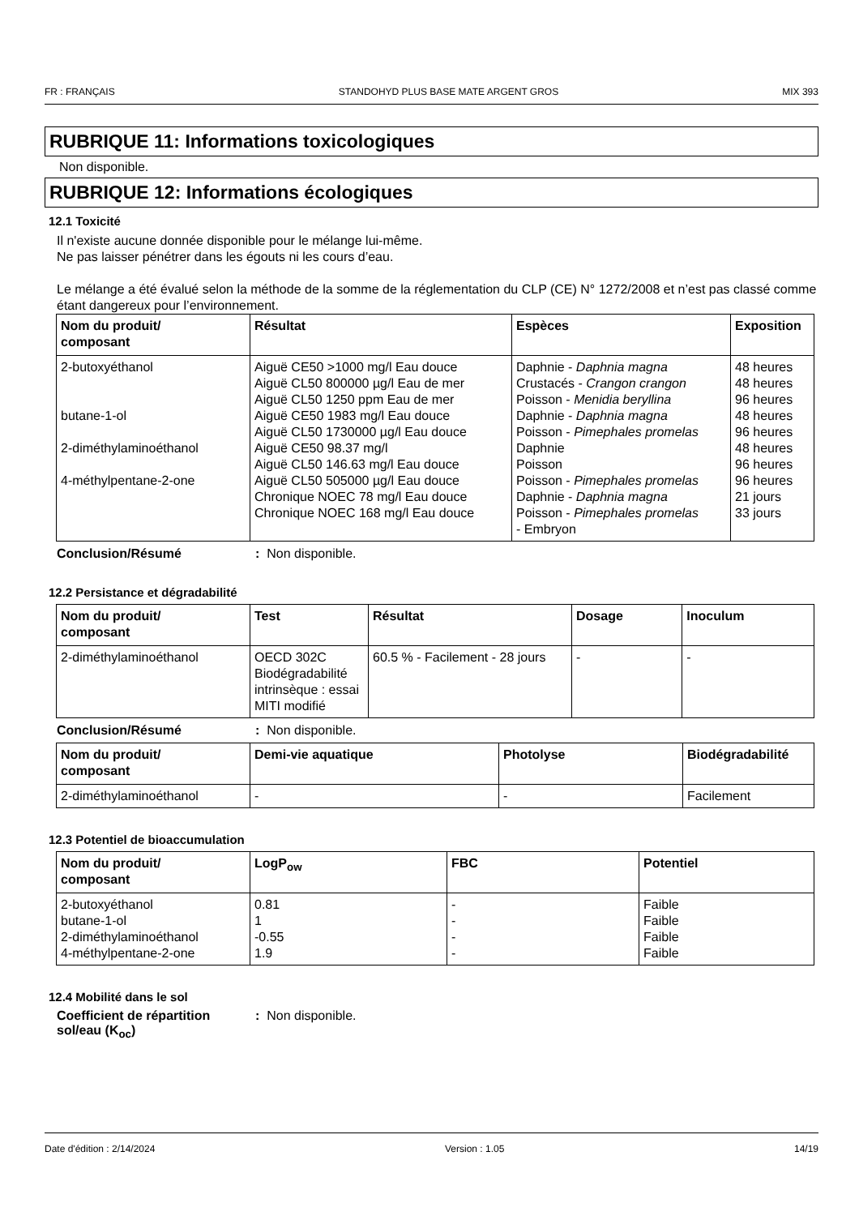FR : FRANÇAIS STANDOHYD PLUS BASE MATE ARGENT GROS MIX 393
RUBRIQUE 11: Informations toxicologiques
Non disponible.
RUBRIQUE 12: Informations écologiques
12.1 Toxicité
Il n'existe aucune donnée disponible pour le mélange lui-même.
Ne pas laisser pénétrer dans les égouts ni les cours d’eau.
Le mélange a été évalué selon la méthode de la somme de la réglementation du CLP (CE) N° 1272/2008 et n’est pas classé comme étant dangereux pour l’environnement.
| Nom du produit/ composant | Résultat | Espèces | Exposition |
| --- | --- | --- | --- |
| 2-butoxyéthanol butane-1-ol 2-diméthylaminoéthanol 4-méthylpentane-2-one | Aiguë CE50 >1000 mg/l Eau douce Aiguë CL50 800000 µg/l Eau de mer Aiguë CL50 1250 ppm Eau de mer Aiguë CE50 1983 mg/l Eau douce Aiguë CL50 1730000 µg/l Eau douce Aiguë CE50 98.37 mg/l Aiguë CL50 146.63 mg/l Eau douce Aiguë CL50 505000 µg/l Eau douce Chronique NOEC 78 mg/l Eau douce Chronique NOEC 168 mg/l Eau douce | Daphnie - Daphnia magna Crustacés - Crangon crangon Poisson - Menidia beryllina Daphnie - Daphnia magna Poisson - Pimephales promelas Daphnie Poisson Poisson - Pimephales promelas Daphnie - Daphnia magna Poisson - Pimephales promelas - Embryon | 48 heures 48 heures 96 heures 48 heures 96 heures 48 heures 96 heures 96 heures 21 jours 33 jours |
Conclusion/Résumé: Non disponible.
12.2 Persistance et dégradabilité
| Nom du produit/ composant | Test | Résultat | Dosage | Inoculum |
| --- | --- | --- | --- | --- |
| 2-diméthylaminoéthanol | OECD 302C Biodégradabilité intrinsèque : essai MITI modifié | 60.5 % - Facilement - 28 jours | - | - |
Conclusion/Résumé: Non disponible.
| Nom du produit/ composant | Demi-vie aquatique | Photolyse | Biodégradabilité |
| --- | --- | --- | --- |
| 2-diméthylaminoéthanol | - | - | Facilement |
12.3 Potentiel de bioaccumulation
| Nom du produit/ composant | LogP<sub>ow</sub> | FBC | Potentiel |
| --- | --- | --- | --- |
| 2-butoxyéthanol butane-1-ol 2-diméthylaminoéthanol 4-méthylpentane-2-one | 0.81 1 -0.55 1.9 | - - - - | Faible Faible Faible Faible |
12.4 Mobilité dans le sol
Coefficient de répartition sol/eau (K<sub>oc</sub>): Non disponible.
Date d'édition : 2/14/2024 Version : 1.05 14/19